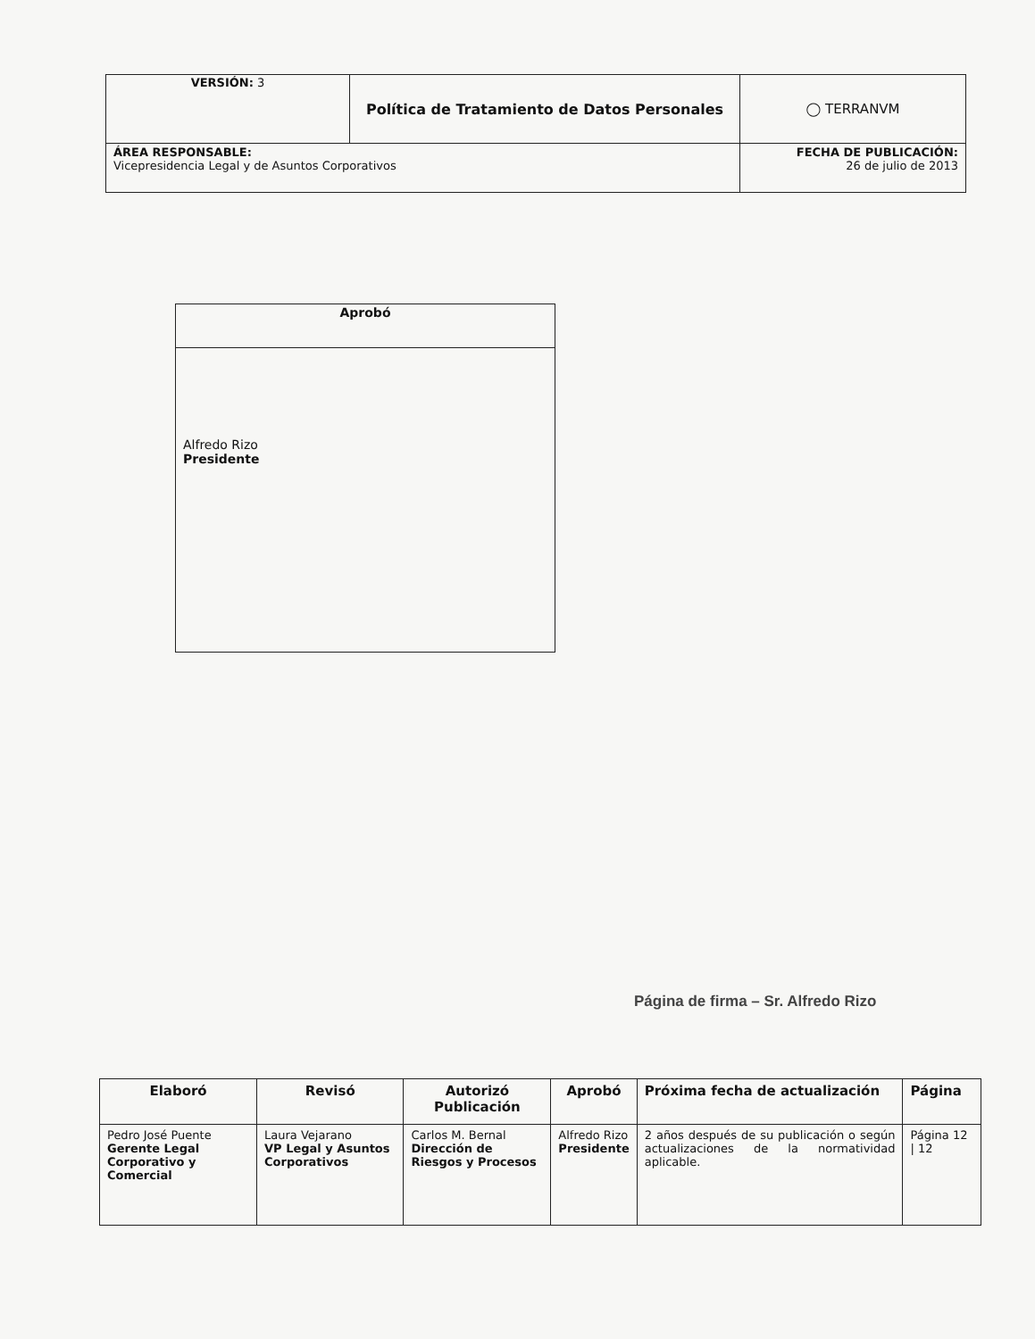| VERSIÓN: 3 | Política de Tratamiento de Datos Personales | ◯ TERRANVM |
| ÁREA RESPONSABLE: Vicepresidencia Legal y de Asuntos Corporativos | | FECHA DE PUBLICACIÓN: 26 de julio de 2013 |
| Aprobó |
| --- |
| Alfredo Rizo Presidente |
Página de firma – Sr. Alfredo Rizo
| Elaboró | Revisó | Autorizó Publicación | Aprobó | Próxima fecha de actualización | Página |
| --- | --- | --- | --- | --- | --- |
| Pedro José Puente Gerente Legal Corporativo y Comercial | Laura Vejarano VP Legal y Asuntos Corporativos | Carlos M. Bernal Dirección de Riesgos y Procesos | Alfredo Rizo Presidente | 2 años después de su publicación o según actualizaciones de la normatividad aplicable. | Página 12 / 12 |